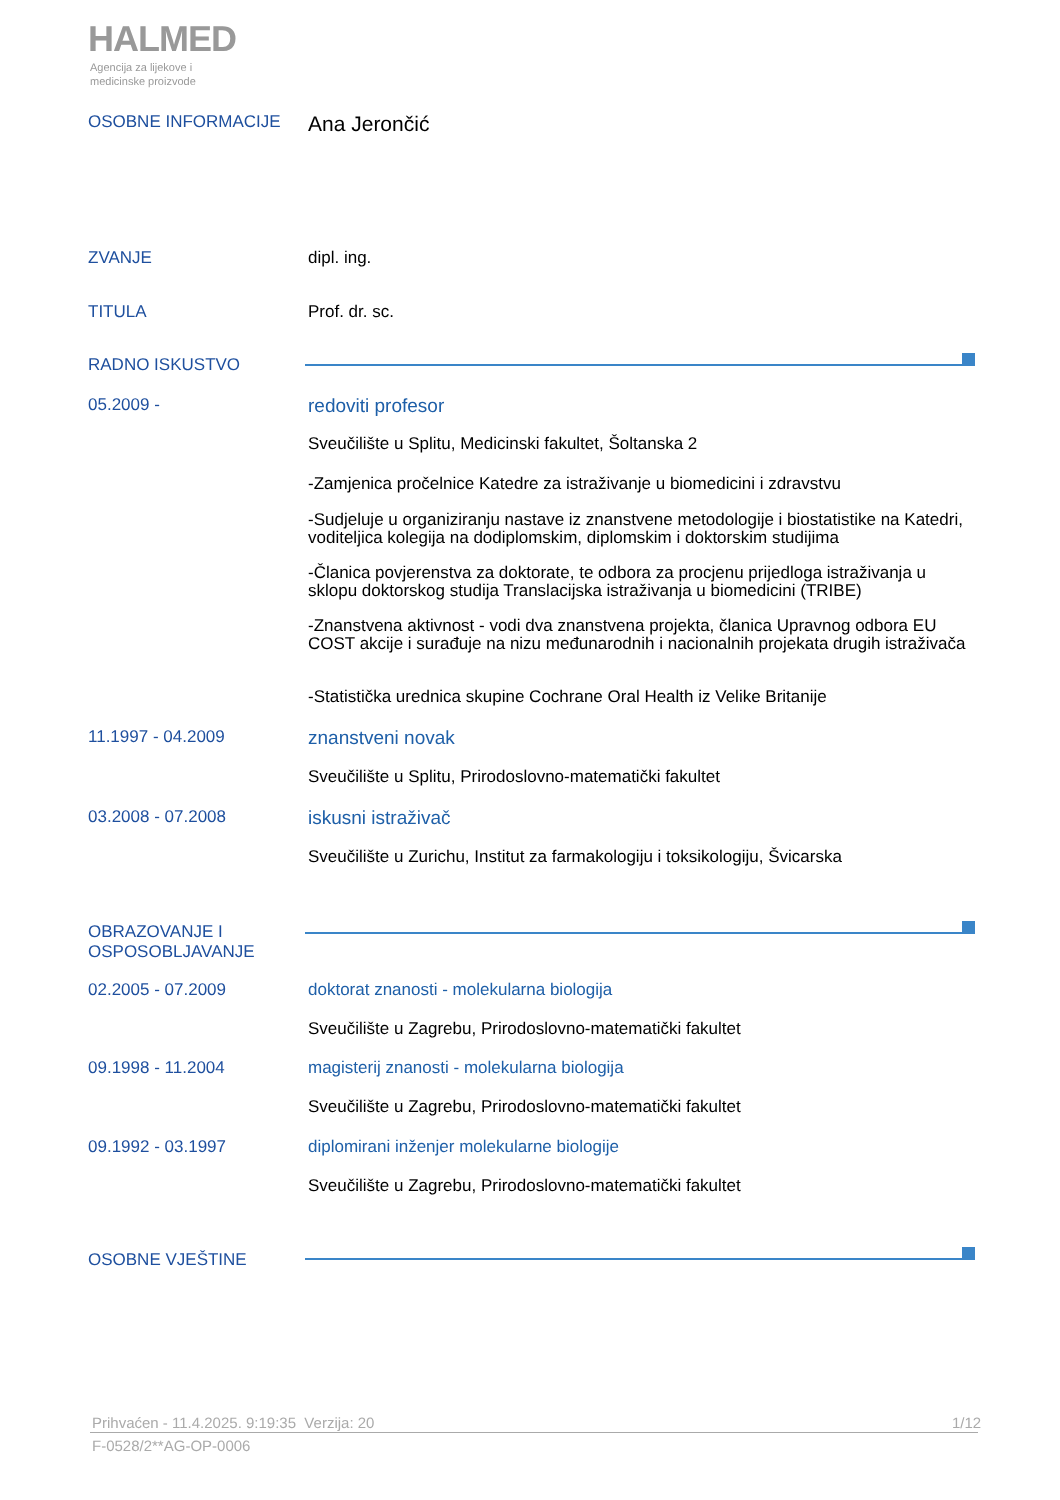HALMED
Agencija za lijekove i
medicinske proizvode
OSOBNE INFORMACIJE
Ana Jerončić
ZVANJE dipl. ing.
TITULA Prof. dr. sc.
RADNO ISKUSTVO
05.2009 - redoviti profesor
Sveučilište u Splitu, Medicinski fakultet, Šoltanska 2
-Zamjenica pročelnice Katedre za istraživanje u biomedicini i zdravstvu
-Sudjeluje u organiziranju nastave iz znanstvene metodologije i biostatistike na Katedri, voditeljica kolegija na dodiplomskim, diplomskim i doktorskim studijima
-Članica povjerenstva za doktorate, te odbora za procjenu prijedloga istraživanja u sklopu doktorskog studija Translacijska istraživanja u biomedicini (TRIBE)
-Znanstvena aktivnost - vodi dva znanstvena projekta, članica Upravnog odbora EU COST akcije i surađuje na nizu međunarodnih i nacionalnih projekata drugih istraživača
-Statistička urednica skupine Cochrane Oral Health iz Velike Britanije
11.1997 - 04.2009 znanstveni novak
Sveučilište u Splitu, Prirodoslovno-matematički fakultet
03.2008 - 07.2008 iskusni istraživač
Sveučilište u Zurichu, Institut za farmakologiju i toksikologiju, Švicarska
OBRAZOVANJE I
OSPOSOBLJAVANJE
02.2005 - 07.2009 doktorat znanosti - molekularna biologija
Sveučilište u Zagrebu, Prirodoslovno-matematički fakultet
09.1998 - 11.2004 magisterij znanosti - molekularna biologija
Sveučilište u Zagrebu, Prirodoslovno-matematički fakultet
09.1992 - 03.1997 diplomirani inženjer molekularne biologije
Sveučilište u Zagrebu, Prirodoslovno-matematički fakultet
OSOBNE VJEŠTINE
Prihvaćen - 11.4.2025. 9:19:35 Verzija: 20
1/12
F-0528/2**AG-OP-0006